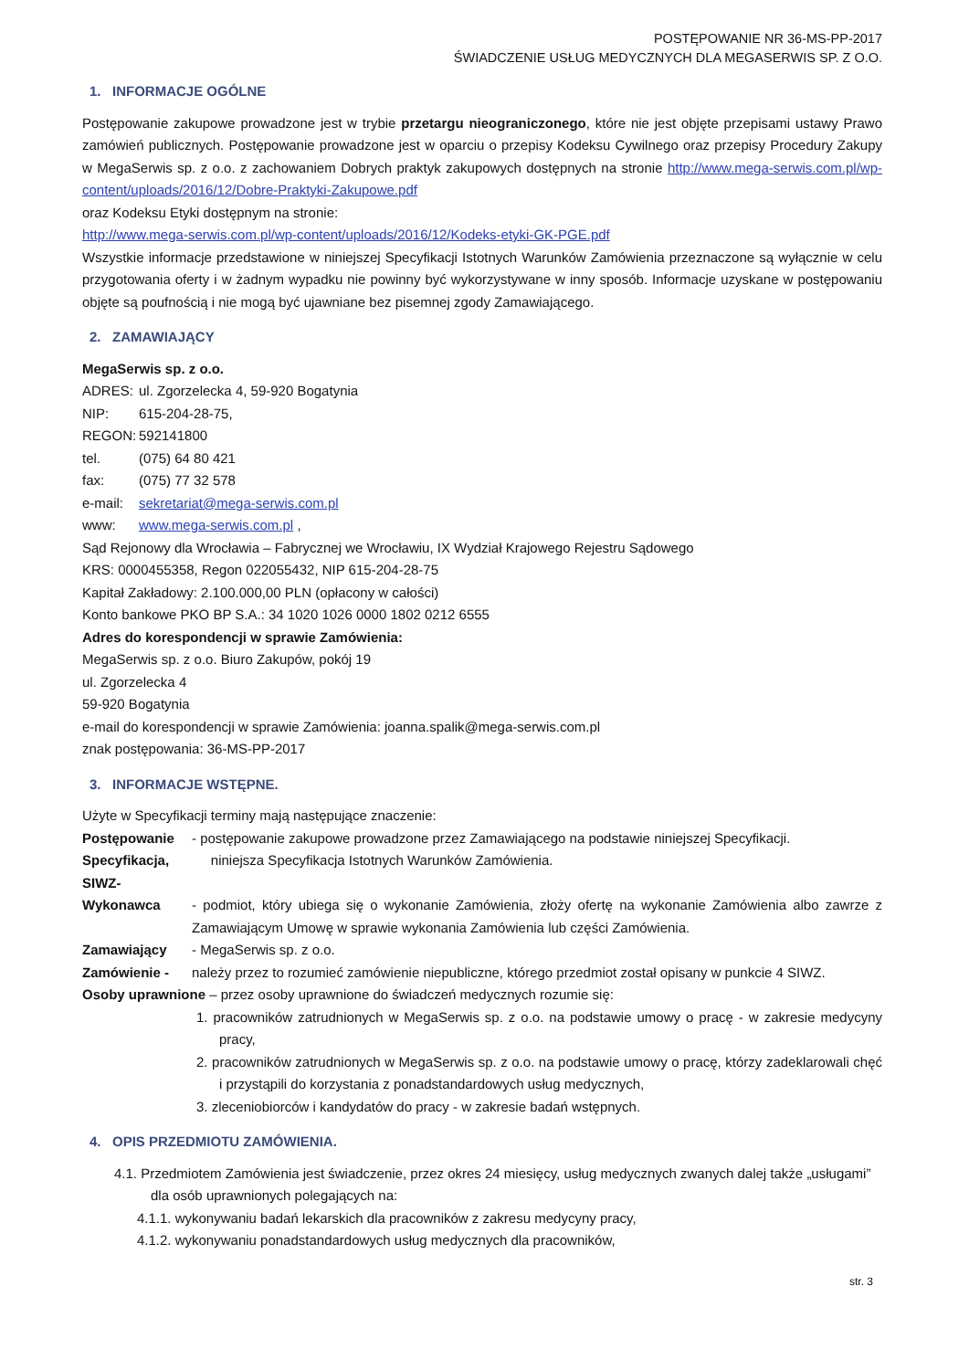POSTĘPOWANIE NR 36-MS-PP-2017
ŚWIADCZENIE USŁUG MEDYCZNYCH DLA MEGASERWIS SP. Z O.O.
1. INFORMACJE OGÓLNE
Postępowanie zakupowe prowadzone jest w trybie przetargu nieograniczonego, które nie jest objęte przepisami ustawy Prawo zamówień publicznych. Postępowanie prowadzone jest w oparciu o przepisy Kodeksu Cywilnego oraz przepisy Procedury Zakupy w MegaSerwis sp. z o.o. z zachowaniem Dobrych praktyk zakupowych dostępnych na stronie http://www.mega-serwis.com.pl/wp-content/uploads/2016/12/Dobre-Praktyki-Zakupowe.pdf
oraz Kodeksu Etyki dostępnym na stronie:
http://www.mega-serwis.com.pl/wp-content/uploads/2016/12/Kodeks-etyki-GK-PGE.pdf
Wszystkie informacje przedstawione w niniejszej Specyfikacji Istotnych Warunków Zamówienia przeznaczone są wyłącznie w celu przygotowania oferty i w żadnym wypadku nie powinny być wykorzystywane w inny sposób. Informacje uzyskane w postępowaniu objęte są poufnością i nie mogą być ujawniane bez pisemnej zgody Zamawiającego.
2. ZAMAWIAJĄCY
MegaSerwis sp. z o.o.
ADRES: ul. Zgorzelecka 4, 59-920 Bogatynia
NIP: 615-204-28-75,
REGON: 592141800
tel. (075) 64 80 421
fax: (075) 77 32 578
e-mail: sekretariat@mega-serwis.com.pl
www: www.mega-serwis.com.pl ,
Sąd Rejonowy dla Wrocławia – Fabrycznej we Wrocławiu, IX Wydział Krajowego Rejestru Sądowego
KRS: 0000455358, Regon 022055432, NIP 615-204-28-75
Kapitał Zakładowy: 2.100.000,00 PLN (opłacony w całości)
Konto bankowe PKO BP S.A.: 34 1020 1026 0000 1802 0212 6555
Adres do korespondencji w sprawie Zamówienia:
MegaSerwis sp. z o.o. Biuro Zakupów, pokój 19
ul. Zgorzelecka 4
59-920 Bogatynia
e-mail do korespondencji w sprawie Zamówienia: joanna.spalik@mega-serwis.com.pl
znak postępowania: 36-MS-PP-2017
3. INFORMACJE WSTĘPNE.
Użyte w Specyfikacji terminy mają następujące znaczenie:
Postępowanie - postępowanie zakupowe prowadzone przez Zamawiającego na podstawie niniejszej Specyfikacji.
Specyfikacja, SIWZ- niniejsza Specyfikacja Istotnych Warunków Zamówienia.
Wykonawca - podmiot, który ubiega się o wykonanie Zamówienia, złoży ofertę na wykonanie Zamówienia albo zawrze z Zamawiającym Umowę w sprawie wykonania Zamówienia lub części Zamówienia.
Zamawiający - MegaSerwis sp. z o.o.
Zamówienie - należy przez to rozumieć zamówienie niepubliczne, którego przedmiot został opisany w punkcie 4 SIWZ.
Osoby uprawnione – przez osoby uprawnione do świadczeń medycznych rozumie się:
1. pracowników zatrudnionych w MegaSerwis sp. z o.o. na podstawie umowy o pracę - w zakresie medycyny pracy,
2. pracowników zatrudnionych w MegaSerwis sp. z o.o. na podstawie umowy o pracę, którzy zadeklarowali chęć i przystąpili do korzystania z ponadstandardowych usług medycznych,
3. zleceniobiorców i kandydatów do pracy - w zakresie badań wstępnych.
4. OPIS PRZEDMIOTU ZAMÓWIENIA.
4.1. Przedmiotem Zamówienia jest świadczenie, przez okres 24 miesięcy, usług medycznych zwanych dalej także „usługami” dla osób uprawnionych polegających na:
4.1.1. wykonywaniu badań lekarskich dla pracowników z zakresu medycyny pracy,
4.1.2. wykonywaniu ponadstandardowych usług medycznych dla pracowników,
str. 3